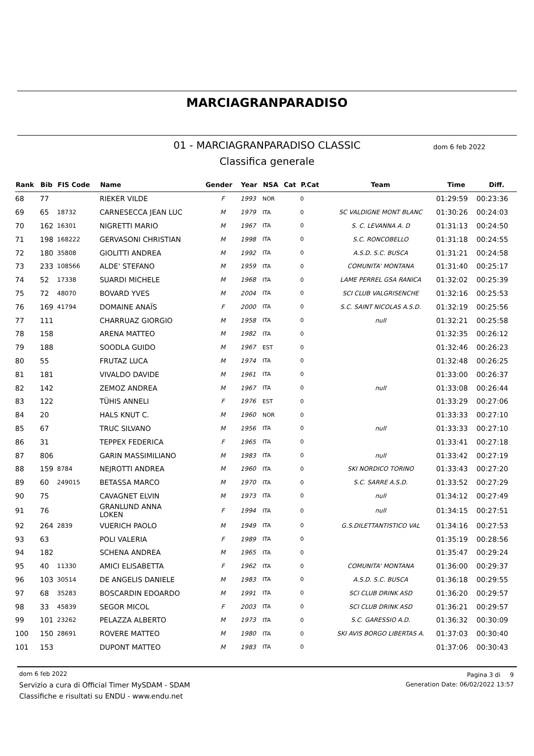MARCIAGRANPARADISO
01 - MARCIAGRANPARADISO CLASSIC dom 6 feb 2022
Classifica generale
| Rank | Bib | FIS Code | Name | Gender | Year | NSA | Cat | P.Cat | Team | Time | Diff. |
| --- | --- | --- | --- | --- | --- | --- | --- | --- | --- | --- | --- |
| 68 | 77 | | RIEKER VILDE | F | 1993 | NOR | | 0 | | 01:29:59 | 00:23:36 |
| 69 | 65 | 18732 | CARNESECCA JEAN LUC | M | 1979 | ITA | | 0 | SC VALDIGNE MONT BLANC | 01:30:26 | 00:24:03 |
| 70 | 162 | 16301 | NIGRETTI MARIO | M | 1967 | ITA | | 0 | S. C. LEVANNA A. D | 01:31:13 | 00:24:50 |
| 71 | 198 | 168222 | GERVASONI CHRISTIAN | M | 1998 | ITA | | 0 | S.C. RONCOBELLO | 01:31:18 | 00:24:55 |
| 72 | 180 | 35808 | GIOLITTI ANDREA | M | 1992 | ITA | | 0 | A.S.D. S.C. BUSCA | 01:31:21 | 00:24:58 |
| 73 | 233 | 108566 | ALDE' STEFANO | M | 1959 | ITA | | 0 | COMUNITA' MONTANA | 01:31:40 | 00:25:17 |
| 74 | 52 | 17338 | SUARDI MICHELE | M | 1968 | ITA | | 0 | LAME PERREL GSA RANICA | 01:32:02 | 00:25:39 |
| 75 | 72 | 48070 | BOVARD YVES | M | 2004 | ITA | | 0 | SCI CLUB VALGRISENCHE | 01:32:16 | 00:25:53 |
| 76 | 169 | 41794 | DOMAINE ANAÏS | F | 2000 | ITA | | 0 | S.C. SAINT NICOLAS A.S.D. | 01:32:19 | 00:25:56 |
| 77 | 111 | | CHARRUAZ GIORGIO | M | 1958 | ITA | | 0 | null | 01:32:21 | 00:25:58 |
| 78 | 158 | | ARENA MATTEO | M | 1982 | ITA | | 0 | | 01:32:35 | 00:26:12 |
| 79 | 188 | | SOODLA GUIDO | M | 1967 | EST | | 0 | | 01:32:46 | 00:26:23 |
| 80 | 55 | | FRUTAZ LUCA | M | 1974 | ITA | | 0 | | 01:32:48 | 00:26:25 |
| 81 | 181 | | VIVALDO DAVIDE | M | 1961 | ITA | | 0 | | 01:33:00 | 00:26:37 |
| 82 | 142 | | ZEMOZ ANDREA | M | 1967 | ITA | | 0 | null | 01:33:08 | 00:26:44 |
| 83 | 122 | | TÜHIS ANNELI | F | 1976 | EST | | 0 | | 01:33:29 | 00:27:06 |
| 84 | 20 | | HALS KNUT C. | M | 1960 | NOR | | 0 | | 01:33:33 | 00:27:10 |
| 85 | 67 | | TRUC SILVANO | M | 1956 | ITA | | 0 | null | 01:33:33 | 00:27:10 |
| 86 | 31 | | TEPPEX FEDERICA | F | 1965 | ITA | | 0 | | 01:33:41 | 00:27:18 |
| 87 | 806 | | GARIN MASSIMILIANO | M | 1983 | ITA | | 0 | null | 01:33:42 | 00:27:19 |
| 88 | 159 | 8784 | NEJROTTI ANDREA | M | 1960 | ITA | | 0 | SKI NORDICO TORINO | 01:33:43 | 00:27:20 |
| 89 | 60 | 249015 | BETASSA MARCO | M | 1970 | ITA | | 0 | S.C. SARRE A.S.D. | 01:33:52 | 00:27:29 |
| 90 | 75 | | CAVAGNET ELVIN | M | 1973 | ITA | | 0 | null | 01:34:12 | 00:27:49 |
| 91 | 76 | | GRANLUND ANNA LOKEN | F | 1994 | ITA | | 0 | null | 01:34:15 | 00:27:51 |
| 92 | 264 | 2839 | VUERICH PAOLO | M | 1949 | ITA | | 0 | G.S.DILETTANTISTICO VAL | 01:34:16 | 00:27:53 |
| 93 | 63 | | POLI VALERIA | F | 1989 | ITA | | 0 | | 01:35:19 | 00:28:56 |
| 94 | 182 | | SCHENA ANDREA | M | 1965 | ITA | | 0 | | 01:35:47 | 00:29:24 |
| 95 | 40 | 11330 | AMICI ELISABETTA | F | 1962 | ITA | | 0 | COMUNITA' MONTANA | 01:36:00 | 00:29:37 |
| 96 | 103 | 30514 | DE ANGELIS DANIELE | M | 1983 | ITA | | 0 | A.S.D. S.C. BUSCA | 01:36:18 | 00:29:55 |
| 97 | 68 | 35283 | BOSCARDIN EDOARDO | M | 1991 | ITA | | 0 | SCI CLUB DRINK ASD | 01:36:20 | 00:29:57 |
| 98 | 33 | 45839 | SEGOR MICOL | F | 2003 | ITA | | 0 | SCI CLUB DRINK ASD | 01:36:21 | 00:29:57 |
| 99 | 101 | 23262 | PELAZZA ALBERTO | M | 1973 | ITA | | 0 | S.C. GARESSIO A.D. | 01:36:32 | 00:30:09 |
| 100 | 150 | 28691 | ROVERE MATTEO | M | 1980 | ITA | | 0 | SKI AVIS BORGO LIBERTAS A. | 01:37:03 | 00:30:40 |
| 101 | 153 | | DUPONT MATTEO | M | 1983 | ITA | | 0 | | 01:37:06 | 00:30:43 |
dom 6 feb 2022
Servizio a cura di Official Timer MySDAM - SDAM
Classifiche e risultati su ENDU - www.endu.net
Pagina 3 di 9
Generation Date: 06/02/2022 13:57